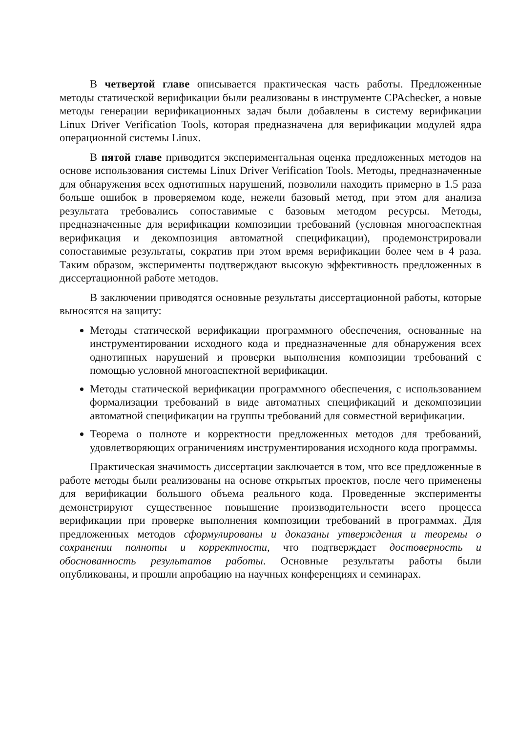В четвертой главе описывается практическая часть работы. Предложенные методы статической верификации были реализованы в инструменте CPAchecker, а новые методы генерации верификационных задач были добавлены в систему верификации Linux Driver Verification Tools, которая предназначена для верификации модулей ядра операционной системы Linux.
В пятой главе приводится экспериментальная оценка предложенных методов на основе использования системы Linux Driver Verification Tools. Методы, предназначенные для обнаружения всех однотипных нарушений, позволили находить примерно в 1.5 раза больше ошибок в проверяемом коде, нежели базовый метод, при этом для анализа результата требовались сопоставимые с базовым методом ресурсы. Методы, предназначенные для верификации композиции требований (условная многоаспектная верификация и декомпозиция автоматной спецификации), продемонстрировали сопоставимые результаты, сократив при этом время верификации более чем в 4 раза. Таким образом, эксперименты подтверждают высокую эффективность предложенных в диссертационной работе методов.
В заключении приводятся основные результаты диссертационной работы, которые выносятся на защиту:
Методы статической верификации программного обеспечения, основанные на инструментировании исходного кода и предназначенные для обнаружения всех однотипных нарушений и проверки выполнения композиции требований с помощью условной многоаспектной верификации.
Методы статической верификации программного обеспечения, с использованием формализации требований в виде автоматных спецификаций и декомпозиции автоматной спецификации на группы требований для совместной верификации.
Теорема о полноте и корректности предложенных методов для требований, удовлетворяющих ограничениям инструментирования исходного кода программы.
Практическая значимость диссертации заключается в том, что все предложенные в работе методы были реализованы на основе открытых проектов, после чего применены для верификации большого объема реального кода. Проведенные эксперименты демонстрируют существенное повышение производительности всего процесса верификации при проверке выполнения композиции требований в программах. Для предложенных методов сформулированы и доказаны утверждения и теоремы о сохранении полноты и корректности, что подтверждает достоверность и обоснованность результатов работы. Основные результаты работы были опубликованы, и прошли апробацию на научных конференциях и семинарах.